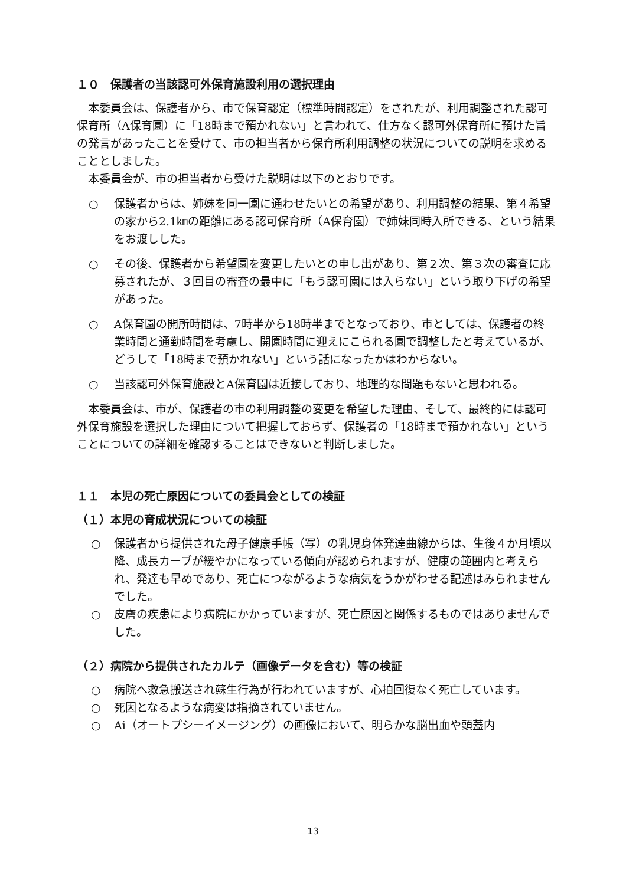１０　保護者の当該認可外保育施設利用の選択理由
本委員会は、保護者から、市で保育認定（標準時間認定）をされたが、利用調整された認可保育所（A保育園）に「18時まで預かれない」と言われて、仕方なく認可外保育所に預けた旨の発言があったことを受けて、市の担当者から保育所利用調整の状況についての説明を求めることとしました。
本委員会が、市の担当者から受けた説明は以下のとおりです。
○ 保護者からは、姉妹を同一園に通わせたいとの希望があり、利用調整の結果、第４希望の家から2.1㎞の距離にある認可保育所（A保育園）で姉妹同時入所できる、という結果をお渡しした。
○ その後、保護者から希望園を変更したいとの申し出があり、第２次、第３次の審査に応募されたが、３回目の審査の最中に「もう認可園には入らない」という取り下げの希望があった。
○ A保育園の開所時間は、7時半から18時半までとなっており、市としては、保護者の終業時間と通勤時間を考慮し、開園時間に迎えにこられる園で調整したと考えているが、どうして「18時まで預かれない」という話になったかはわからない。
○ 当該認可外保育施設とA保育園は近接しており、地理的な問題もないと思われる。
本委員会は、市が、保護者の市の利用調整の変更を希望した理由、そして、最終的には認可外保育施設を選択した理由について把握しておらず、保護者の「18時まで預かれない」ということについての詳細を確認することはできないと判断しました。
１１　本児の死亡原因についての委員会としての検証
（１）本児の育成状況についての検証
○ 保護者から提供された母子健康手帳（写）の乳児身体発達曲線からは、生後４か月頃以降、成長カーブが緩やかになっている傾向が認められますが、健康の範囲内と考えられ、発達も早めであり、死亡につながるような病気をうかがわせる記述はみられませんでした。
○ 皮膚の疾患により病院にかかっていますが、死亡原因と関係するものではありませんでした。
（２）病院から提供されたカルテ（画像データを含む）等の検証
○ 病院へ救急搬送され蘇生行為が行われていますが、心拍回復なく死亡しています。
○ 死因となるような病変は指摘されていません。
○ Ai（オートプシーイメージング）の画像において、明らかな脳出血や頭蓋内
13